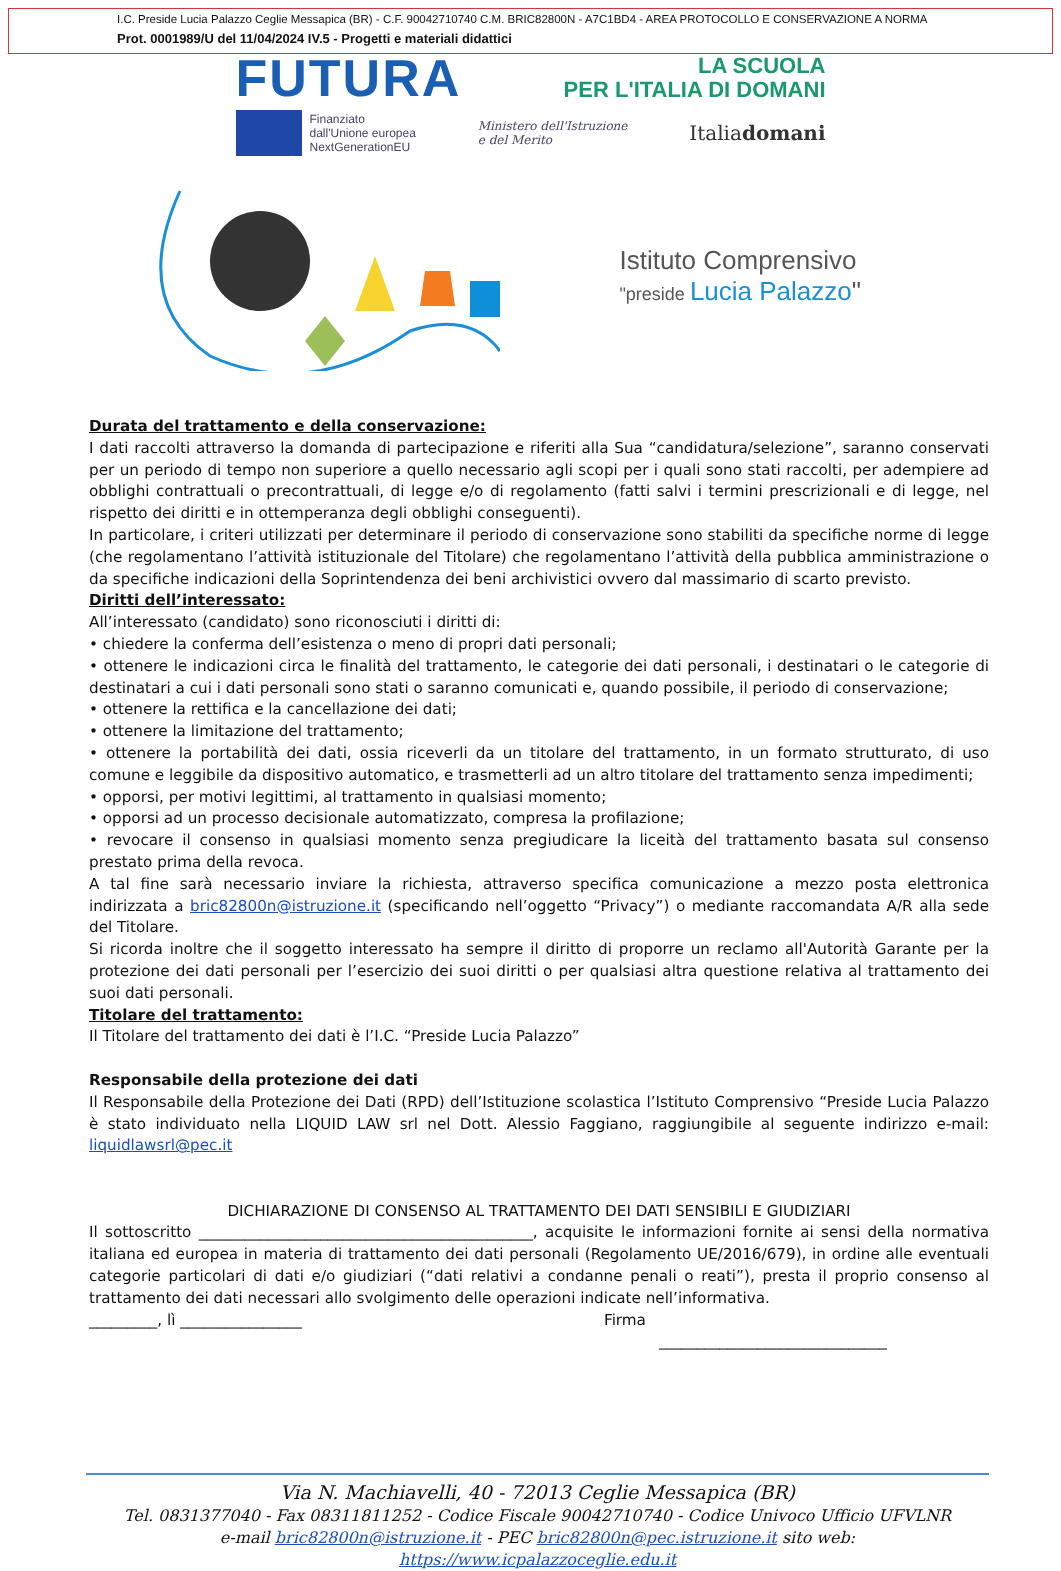I.C. Preside Lucia Palazzo Ceglie Messapica (BR) - C.F. 90042710740 C.M. BRIC82800N - A7C1BD4 - AREA PROTOCOLLO E CONSERVAZIONE A NORMA
Prot. 0001989/U del 11/04/2024 IV.5 - Progetti e materiali didattici
FUTURA
LA SCUOLA
PER L'ITALIA DI DOMANI
Finanziato
dall'Unione europea
NextGenerationEU
Ministero dell'Istruzione
e del Merito
Italiadomani
Istituto Comprensivo
"preside Lucia Palazzo"
Durata del trattamento e della conservazione:
I dati raccolti attraverso la domanda di partecipazione e riferiti alla Sua “candidatura/selezione”, saranno conservati per un periodo di tempo non superiore a quello necessario agli scopi per i quali sono stati raccolti, per adempiere ad obblighi contrattuali o precontrattuali, di legge e/o di regolamento (fatti salvi i termini prescrizionali e di legge, nel rispetto dei diritti e in ottemperanza degli obblighi conseguenti).
In particolare, i criteri utilizzati per determinare il periodo di conservazione sono stabiliti da specifiche norme di legge (che regolamentano l’attività istituzionale del Titolare) che regolamentano l’attività della pubblica amministrazione o da specifiche indicazioni della Soprintendenza dei beni archivistici ovvero dal massimario di scarto previsto.
Diritti dell’interessato:
All’interessato (candidato) sono riconosciuti i diritti di:
• chiedere la conferma dell’esistenza o meno di propri dati personali;
• ottenere le indicazioni circa le finalità del trattamento, le categorie dei dati personali, i destinatari o le categorie di destinatari a cui i dati personali sono stati o saranno comunicati e, quando possibile, il periodo di conservazione;
• ottenere la rettifica e la cancellazione dei dati;
• ottenere la limitazione del trattamento;
• ottenere la portabilità dei dati, ossia riceverli da un titolare del trattamento, in un formato strutturato, di uso comune e leggibile da dispositivo automatico, e trasmetterli ad un altro titolare del trattamento senza impedimenti;
• opporsi, per motivi legittimi, al trattamento in qualsiasi momento;
• opporsi ad un processo decisionale automatizzato, compresa la profilazione;
• revocare il consenso in qualsiasi momento senza pregiudicare la liceità del trattamento basata sul consenso prestato prima della revoca.
A tal fine sarà necessario inviare la richiesta, attraverso specifica comunicazione a mezzo posta elettronica indirizzata a bric82800n@istruzione.it (specificando nell’oggetto “Privacy”) o mediante raccomandata A/R alla sede del Titolare.
Si ricorda inoltre che il soggetto interessato ha sempre il diritto di proporre un reclamo all'Autorità Garante per la protezione dei dati personali per l’esercizio dei suoi diritti o per qualsiasi altra questione relativa al trattamento dei suoi dati personali.
Titolare del trattamento:
Il Titolare del trattamento dei dati è l’I.C. “Preside Lucia Palazzo”
Responsabile della protezione dei dati
Il Responsabile della Protezione dei Dati (RPD) dell’Istituzione scolastica l’Istituto Comprensivo “Preside Lucia Palazzo è stato individuato nella LIQUID LAW srl nel Dott. Alessio Faggiano, raggiungibile al seguente indirizzo e-mail: liquidlawsrl@pec.it
DICHIARAZIONE DI CONSENSO AL TRATTAMENTO DEI DATI SENSIBILI E GIUDIZIARI
Il sottoscritto ____________________________________________, acquisite le informazioni fornite ai sensi della normativa italiana ed europea in materia di trattamento dei dati personali (Regolamento UE/2016/679), in ordine alle eventuali categorie particolari di dati e/o giudiziari (“dati relativi a condanne penali o reati”), presta il proprio consenso al trattamento dei dati necessari allo svolgimento delle operazioni indicate nell’informativa.
_________, lì ________________ Firma
______________________________
Via N. Machiavelli, 40 - 72013 Ceglie Messapica (BR)
Tel. 0831377040 - Fax 08311811252 - Codice Fiscale 90042710740 - Codice Univoco Ufficio UFVLNR
e-mail bric82800n@istruzione.it - PEC bric82800n@pec.istruzione.it sito web: https://www.icpalazzoceglie.edu.it